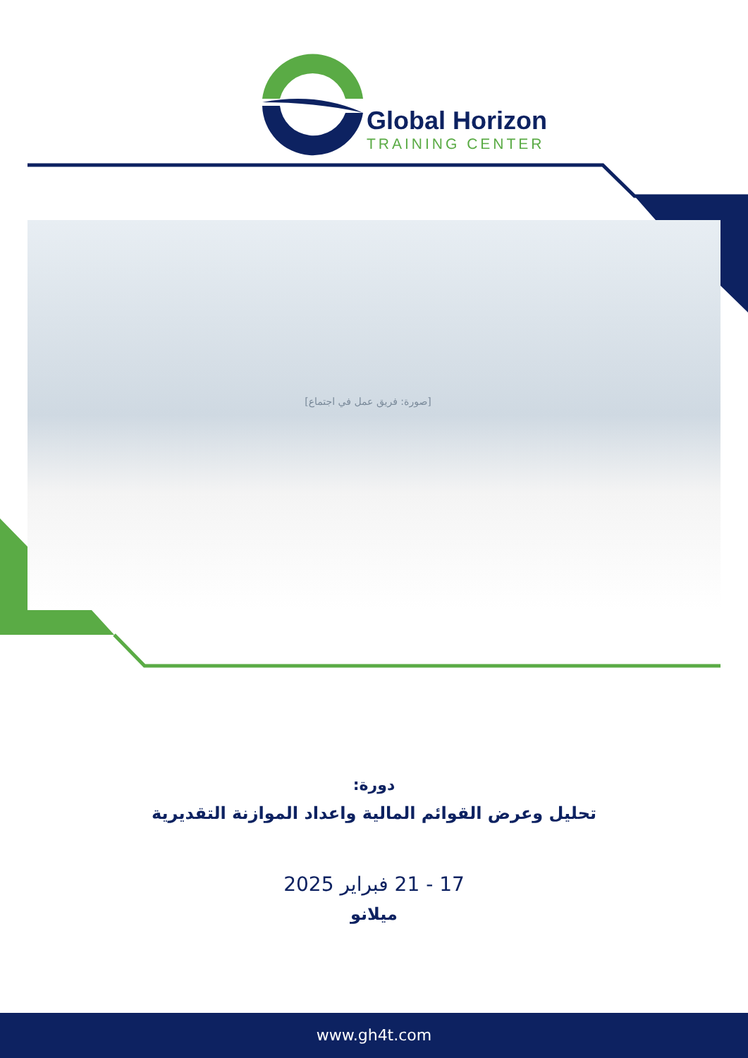Global Horizon
TRAINING CENTER
[صورة: فريق عمل في اجتماع]
دورة:
تحليل وعرض القوائم المالية واعداد الموازنة التقديرية
17 - 21 فبراير 2025
ميلانو
www.gh4t.com